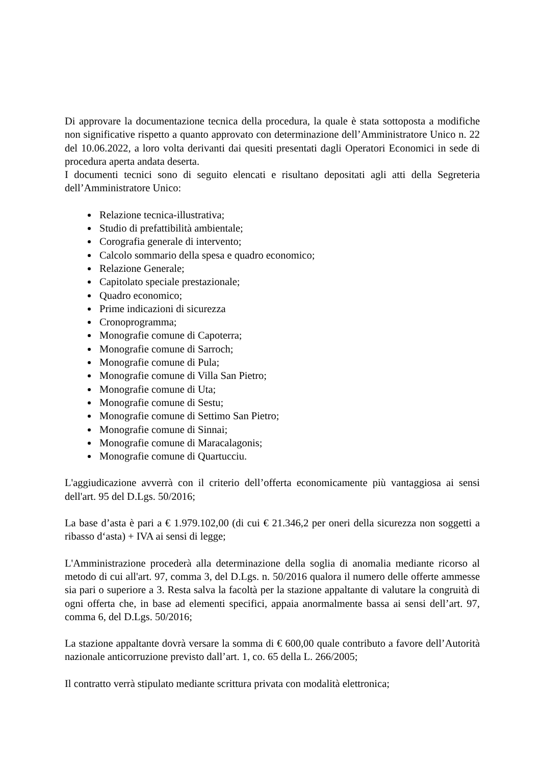Di approvare la documentazione tecnica della procedura, la quale è stata sottoposta a modifiche non significative rispetto a quanto approvato con determinazione dell’Amministratore Unico n. 22 del 10.06.2022, a loro volta derivanti dai quesiti presentati dagli Operatori Economici in sede di procedura aperta andata deserta.
I documenti tecnici sono di seguito elencati e risultano depositati agli atti della Segreteria dell’Amministratore Unico:
Relazione tecnica-illustrativa;
Studio di prefattibilità ambientale;
Corografia generale di intervento;
Calcolo sommario della spesa e quadro economico;
Relazione Generale;
Capitolato speciale prestazionale;
Quadro economico;
Prime indicazioni di sicurezza
Cronoprogramma;
Monografie comune di Capoterra;
Monografie comune di Sarroch;
Monografie comune di Pula;
Monografie comune di Villa San Pietro;
Monografie comune di Uta;
Monografie comune di Sestu;
Monografie comune di Settimo San Pietro;
Monografie comune di Sinnai;
Monografie comune di Maracalagonis;
Monografie comune di Quartucciu.
L'aggiudicazione avverrà con il criterio dell’offerta economicamente più vantaggiosa ai sensi dell'art. 95 del D.Lgs. 50/2016;
La base d’asta è pari a € 1.979.102,00 (di cui € 21.346,2 per oneri della sicurezza non soggetti a ribasso d‘asta) + IVA ai sensi di legge;
L'Amministrazione procederà alla determinazione della soglia di anomalia mediante ricorso al metodo di cui all'art. 97, comma 3, del D.Lgs. n. 50/2016 qualora il numero delle offerte ammesse sia pari o superiore a 3. Resta salva la facoltà per la stazione appaltante di valutare la congruità di ogni offerta che, in base ad elementi specifici, appaia anormalmente bassa ai sensi dell’art. 97, comma 6, del D.Lgs. 50/2016;
La stazione appaltante dovrà versare la somma di € 600,00 quale contributo a favore dell’Autorità nazionale anticorruzione previsto dall’art. 1, co. 65 della L. 266/2005;
Il contratto verrà stipulato mediante scrittura privata con modalità elettronica;